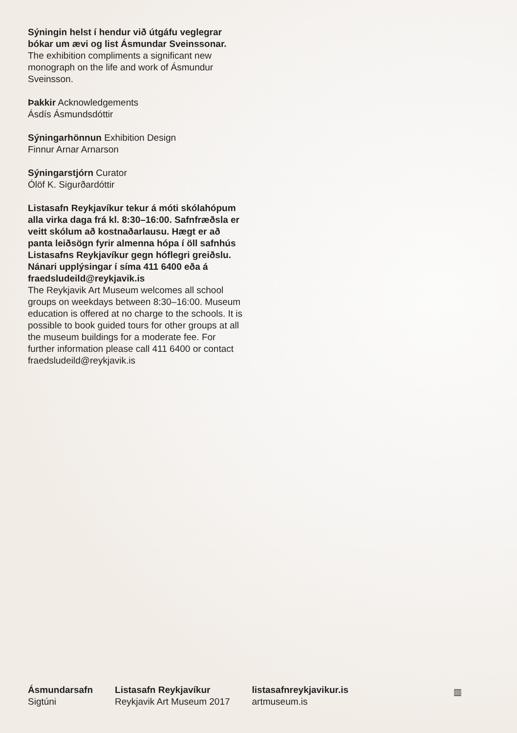Sýningin helst í hendur við útgáfu veglegrar bókar um ævi og list Ásmundar Sveinssonar.
The exhibition compliments a significant new monograph on the life and work of Ásmundur Sveinsson.
Þakkir Acknowledgements
Ásdís Ásmundsdóttir
Sýningarhönnun Exhibition Design
Finnur Arnar Arnarson
Sýningarstjórn Curator
Ólöf K. Sigurðardóttir
Listasafn Reykjavíkur tekur á móti skólahópum alla virka daga frá kl. 8:30–16:00. Safnfræðsla er veitt skólum að kostnaðarlausu. Hægt er að panta leiðsögn fyrir almenna hópa í öll safnhús Listasafns Reykjavíkur gegn hóflegri greiðslu. Nánari upplýsingar í síma 411 6400 eða á fraedsludeild@reykjavik.is
The Reykjavik Art Museum welcomes all school groups on weekdays between 8:30–16:00. Museum education is offered at no charge to the schools. It is possible to book guided tours for other groups at all the museum buildings for a moderate fee. For further information please call 411 6400 or contact fraedsludeild@reykjavik.is
Ásmundarsafn
Sigtúni
Listasafn Reykjavíkur
Reykjavik Art Museum 2017
listasafnreykjavikur.is
artmuseum.is
▥